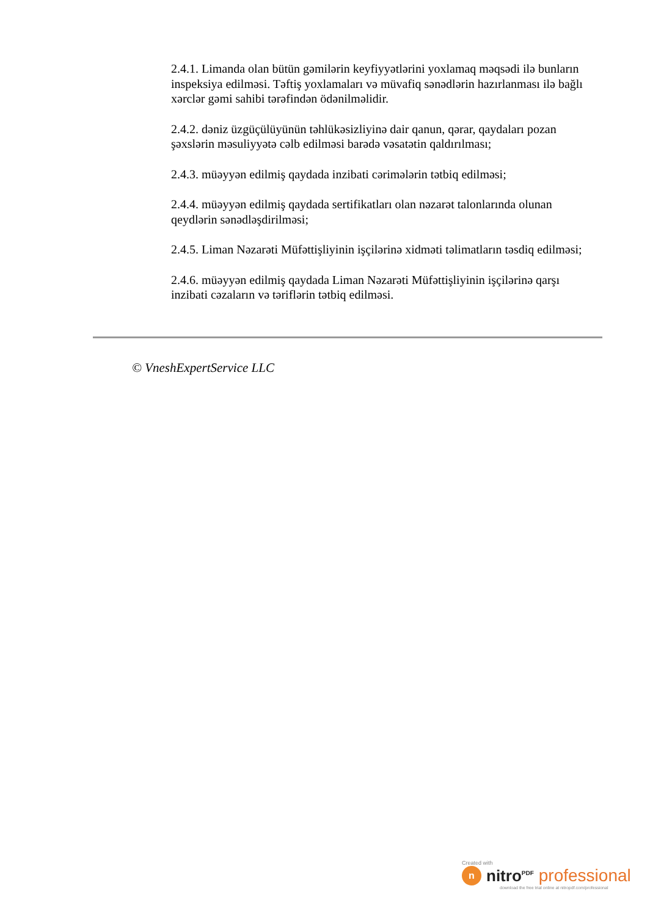2.4.1. Limanda olan bütün gəmilərin keyfiyyətlərini yoxlamaq məqsədi ilə bunların inspeksiya edilməsi. Təftiş yoxlamaları və müvafiq sənədlərin hazırlanması ilə bağlı xərclər gəmi sahibi tərəfindən ödənilməlidir.
2.4.2. dəniz üzgüçülüyünün təhlükəsizliyinə dair qanun, qərar, qaydaları pozan şəxslərin məsuliyyətə cəlb edilməsi barədə vəsatətin qaldırılması;
2.4.3. müəyyən edilmiş qaydada inzibati cərimələrin tətbiq edilməsi;
2.4.4. müəyyən edilmiş qaydada sertifikatları olan nəzarət talonlarında olunan qeydlərin sənədləşdirilməsi;
2.4.5. Liman Nəzarəti Müfəttişliyinin işçilərinə xidməti təlimatların təsdiq edilməsi;
2.4.6. müəyyən edilmiş qaydada Liman Nəzarəti Müfəttişliyinin işçilərinə qarşı inzibati cəzaların və təriflərin tətbiq edilməsi.
© VneshExpertService LLC
Created with
n
nitro<sup>PDF</sup> professional
download the free trial online at nitropdf.com/professional